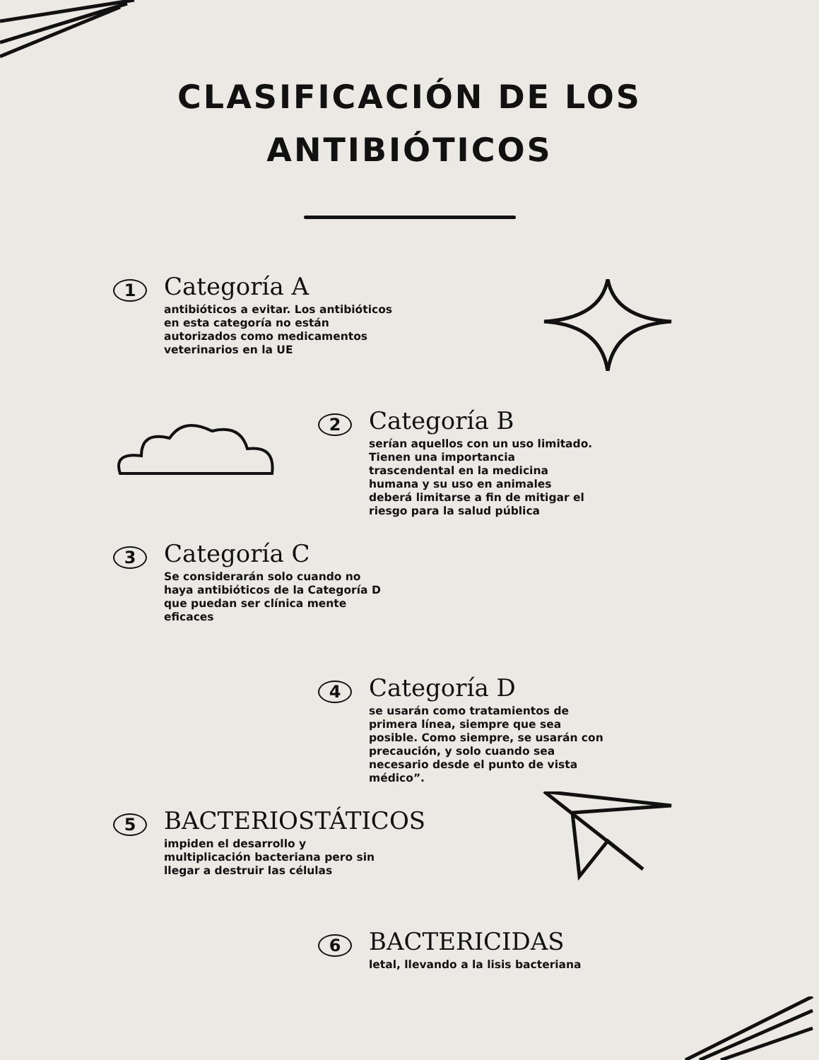CLASIFICACIÓN DE LOS
ANTIBIÓTICOS
1
Categoría A
antibióticos a evitar. Los antibióticos
en esta categoría no están
autorizados como medicamentos
veterinarios en la UE
2
Categoría B
serían aquellos con un uso limitado.
Tienen una importancia
trascendental en la medicina
humana y su uso en animales
deberá limitarse a fin de mitigar el
riesgo para la salud pública
3
Categoría C
Se considerarán solo cuando no
haya antibióticos de la Categoría D
que puedan ser clínica mente
eficaces
4
Categoría D
se usarán como tratamientos de
primera línea, siempre que sea
posible. Como siempre, se usarán con
precaución, y solo cuando sea
necesario desde el punto de vista
médico”.
5
BACTERIOSTÁTICOS
impiden el desarrollo y
multiplicación bacteriana pero sin
llegar a destruir las células
6
BACTERICIDAS
letal, llevando a la lisis bacteriana